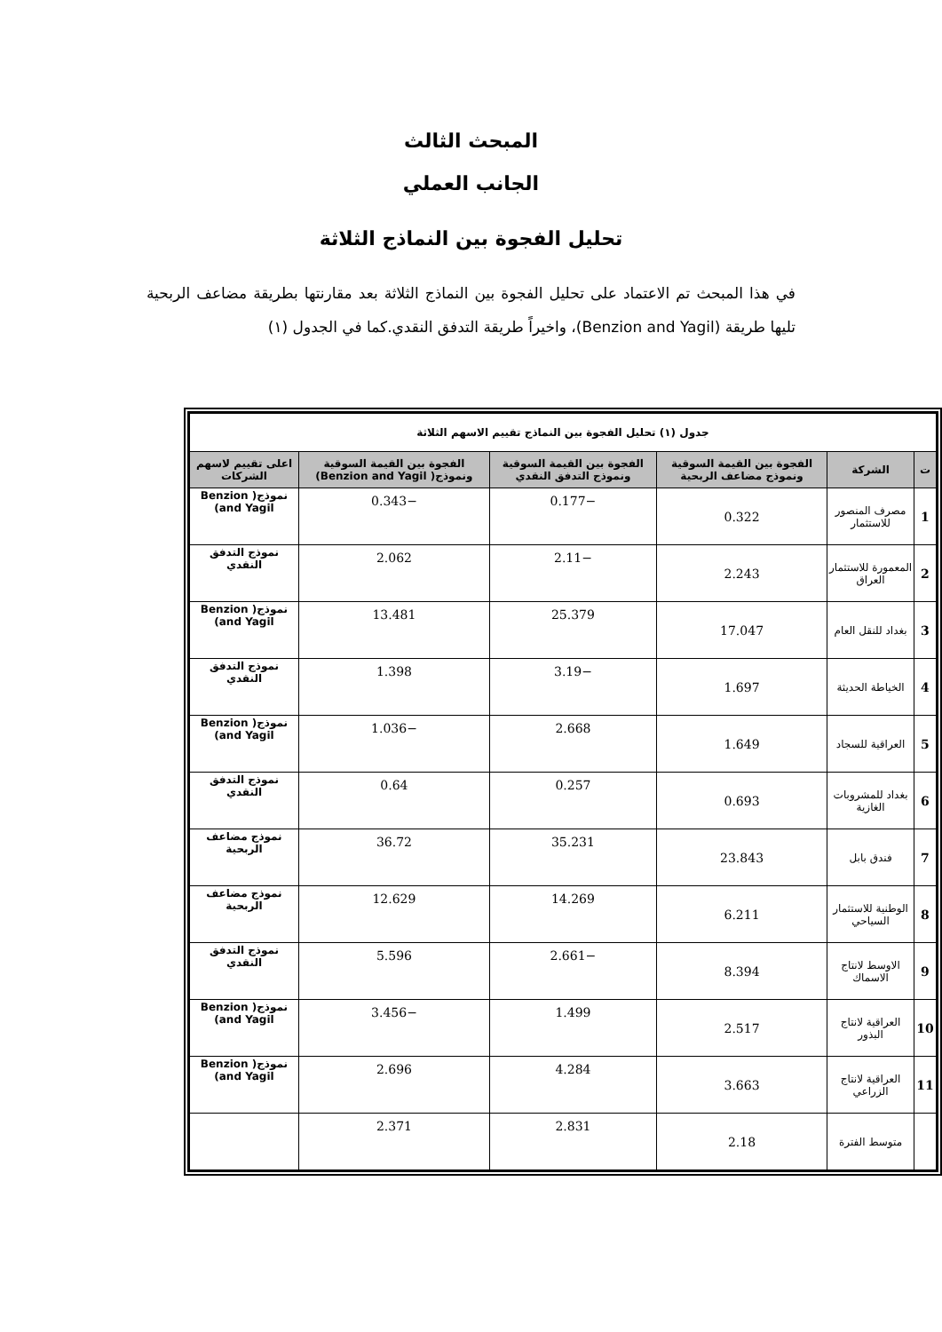المبحث الثالث
الجانب العملي
تحليل الفجوة بين النماذج الثلاثة
في هذا المبحث تم الاعتماد على تحليل الفجوة بين النماذج الثلاثة بعد مقارنتها بطريقة مضاعف الربحية تليها طريقة (Benzion and Yagil)، واخيراً طريقة التدفق النقدي.كما في الجدول (١)
| جدول (١) تحليل الفجوة بين النماذج تقييم الاسهم الثلاثة | | | | | |
| --- | --- | --- | --- | --- | --- |
| ت | الشركة | الفجوة بين القيمة السوقية ونموذج مضاعف الربحية | الفجوة بين القيمة السوقية ونموذج التدفق النقدي | الفجوة بين القيمة السوقية ونموذج( Benzion and Yagil) | اعلى تقييم لاسهم الشركات |
| 1 | مصرف المنصور للاستثمار | 0.322 | −0.177 | −0.343 | نموذج( Benzion and Yagil) |
| 2 | المعمورة للاستثمار العراق | 2.243 | −2.11 | 2.062 | نموذج التدفق النقدي |
| 3 | بغداد للنقل العام | 17.047 | 25.379 | 13.481 | نموذج( Benzion and Yagil) |
| 4 | الخياطة الحديثة | 1.697 | −3.19 | 1.398 | نموذج التدفق النقدي |
| 5 | العراقية للسجاد | 1.649 | 2.668 | −1.036 | نموذج( Benzion and Yagil) |
| 6 | بغداد للمشروبات الغازية | 0.693 | 0.257 | 0.64 | نموذج التدفق النقدي |
| 7 | فندق بابل | 23.843 | 35.231 | 36.72 | نموذج مضاعف الربحية |
| 8 | الوطنية للاستثمار السياحي | 6.211 | 14.269 | 12.629 | نموذج مضاعف الربحية |
| 9 | الاوسط لانتاج الاسماك | 8.394 | −2.661 | 5.596 | نموذج التدفق النقدي |
| 10 | العراقية لانتاج البذور | 2.517 | 1.499 | −3.456 | نموذج( Benzion and Yagil) |
| 11 | العراقية لانتاج الزراعي | 3.663 | 4.284 | 2.696 | نموذج( Benzion and Yagil) |
| | متوسط الفترة | 2.18 | 2.831 | 2.371 | |